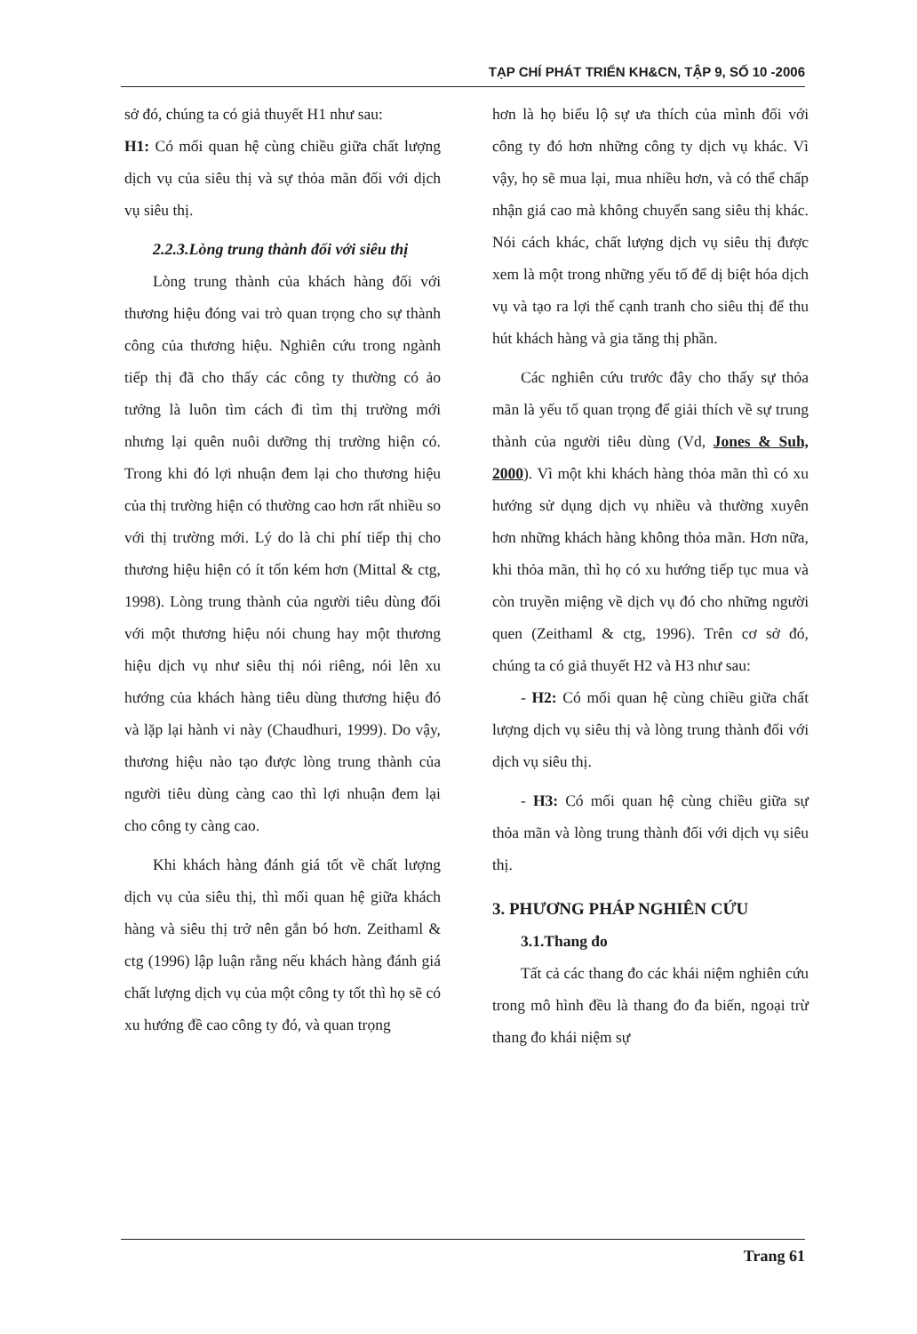TẠP CHÍ PHÁT TRIỂN KH&CN, TẬP 9, SỐ 10 -2006
sở đó, chúng ta có giả thuyết H1 như sau:
H1: Có mối quan hệ cùng chiều giữa chất lượng dịch vụ của siêu thị và sự thỏa mãn đối với dịch vụ siêu thị.
2.2.3.Lòng trung thành đối với siêu thị
Lòng trung thành của khách hàng đối với thương hiệu đóng vai trò quan trọng cho sự thành công của thương hiệu. Nghiên cứu trong ngành tiếp thị đã cho thấy các công ty thường có ảo tưởng là luôn tìm cách đi tìm thị trường mới nhưng lại quên nuôi dưỡng thị trường hiện có. Trong khi đó lợi nhuận đem lại cho thương hiệu của thị trường hiện có thường cao hơn rất nhiều so với thị trường mới. Lý do là chi phí tiếp thị cho thương hiệu hiện có ít tốn kém hơn (Mittal & ctg, 1998). Lòng trung thành của người tiêu dùng đối với một thương hiệu nói chung hay một thương hiệu dịch vụ như siêu thị nói riêng, nói lên xu hướng của khách hàng tiêu dùng thương hiệu đó và lặp lại hành vi này (Chaudhuri, 1999). Do vậy, thương hiệu nào tạo được lòng trung thành của người tiêu dùng càng cao thì lợi nhuận đem lại cho công ty càng cao.
Khi khách hàng đánh giá tốt về chất lượng dịch vụ của siêu thị, thì mối quan hệ giữa khách hàng và siêu thị trở nên gắn bó hơn. Zeithaml & ctg (1996) lập luận rằng nếu khách hàng đánh giá chất lượng dịch vụ của một công ty tốt thì họ sẽ có xu hướng đề cao công ty đó, và quan trọng
hơn là họ biểu lộ sự ưa thích của mình đối với công ty đó hơn những công ty dịch vụ khác. Vì vậy, họ sẽ mua lại, mua nhiều hơn, và có thể chấp nhận giá cao mà không chuyển sang siêu thị khác. Nói cách khác, chất lượng dịch vụ siêu thị được xem là một trong những yếu tố để dị biệt hóa dịch vụ và tạo ra lợi thế cạnh tranh cho siêu thị để thu hút khách hàng và gia tăng thị phần.
Các nghiên cứu trước đây cho thấy sự thỏa mãn là yếu tố quan trọng để giải thích về sự trung thành của người tiêu dùng (Vd, Jones & Suh, 2000). Vì một khi khách hàng thỏa mãn thì có xu hướng sử dụng dịch vụ nhiều và thường xuyên hơn những khách hàng không thỏa mãn. Hơn nữa, khi thỏa mãn, thì họ có xu hướng tiếp tục mua và còn truyền miệng về dịch vụ đó cho những người quen (Zeithaml & ctg, 1996). Trên cơ sở đó, chúng ta có giả thuyết H2 và H3 như sau:
- H2: Có mối quan hệ cùng chiều giữa chất lượng dịch vụ siêu thị và lòng trung thành đối với dịch vụ siêu thị.
- H3: Có mối quan hệ cùng chiều giữa sự thỏa mãn và lòng trung thành đối với dịch vụ siêu thị.
3. PHƯƠNG PHÁP NGHIÊN CỨU
3.1.Thang đo
Tất cả các thang đo các khái niệm nghiên cứu trong mô hình đều là thang đo đa biến, ngoại trừ thang đo khái niệm sự
Trang 61